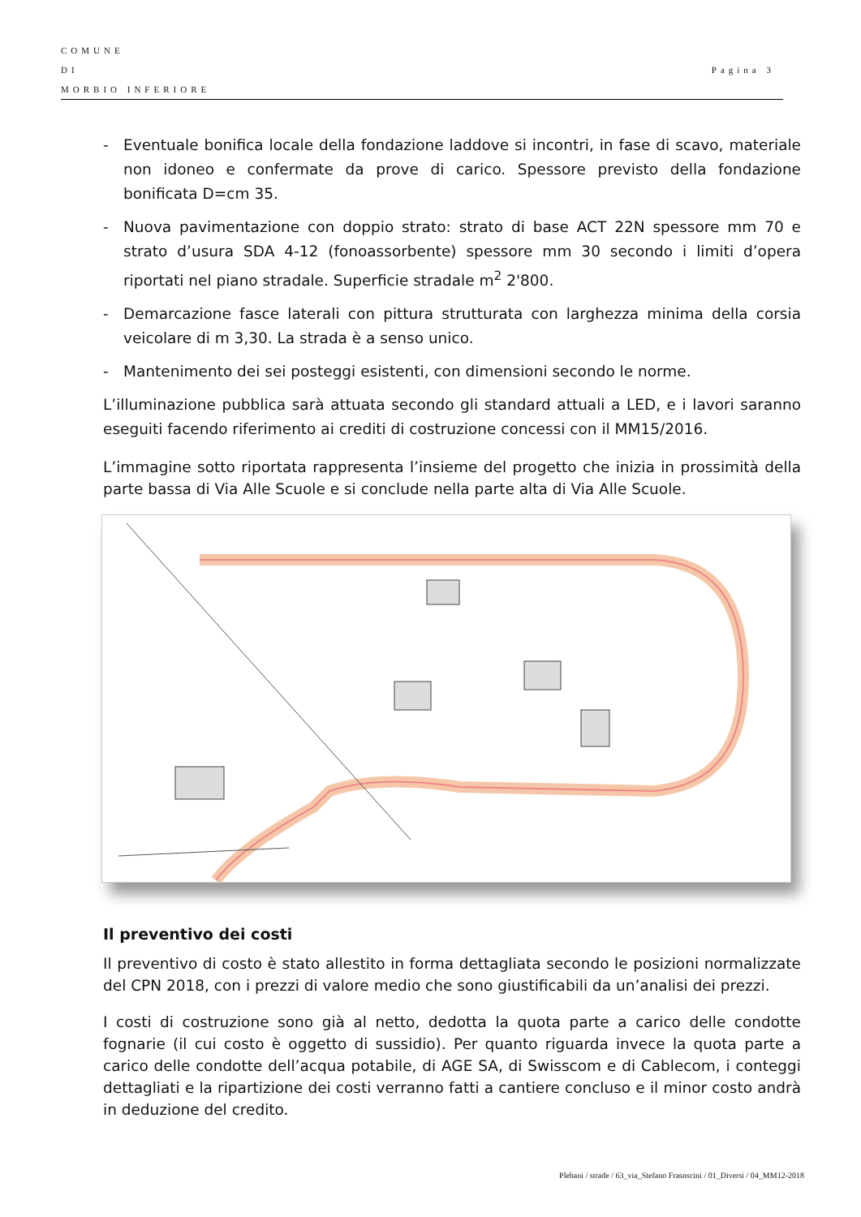COMUNE
DI
MORBIO INFERIORE
Pagina 3
- Eventuale bonifica locale della fondazione laddove si incontri, in fase di scavo, materiale non idoneo e confermate da prove di carico. Spessore previsto della fondazione bonificata D=cm 35.
- Nuova pavimentazione con doppio strato: strato di base ACT 22N spessore mm 70 e strato d’usura SDA 4-12 (fonoassorbente) spessore mm 30 secondo i limiti d’opera riportati nel piano stradale. Superficie stradale m<sup>2</sup> 2'800.
- Demarcazione fasce laterali con pittura strutturata con larghezza minima della corsia veicolare di m 3,30. La strada è a senso unico.
- Mantenimento dei sei posteggi esistenti, con dimensioni secondo le norme.
L’illuminazione pubblica sarà attuata secondo gli standard attuali a LED, e i lavori saranno eseguiti facendo riferimento ai crediti di costruzione concessi con il MM15/2016.
L’immagine sotto riportata rappresenta l’insieme del progetto che inizia in prossimità della parte bassa di Via Alle Scuole e si conclude nella parte alta di Via Alle Scuole.
Il preventivo dei costi
Il preventivo di costo è stato allestito in forma dettagliata secondo le posizioni normalizzate del CPN 2018, con i prezzi di valore medio che sono giustificabili da un’analisi dei prezzi.
I costi di costruzione sono già al netto, dedotta la quota parte a carico delle condotte fognarie (il cui costo è oggetto di sussidio). Per quanto riguarda invece la quota parte a carico delle condotte dell’acqua potabile, di AGE SA, di Swisscom e di Cablecom, i conteggi dettagliati e la ripartizione dei costi verranno fatti a cantiere concluso e il minor costo andrà in deduzione del credito.
Plebani / strade / 63_via_Stefano Frasnscini / 01_Diversi / 04_MM12-2018